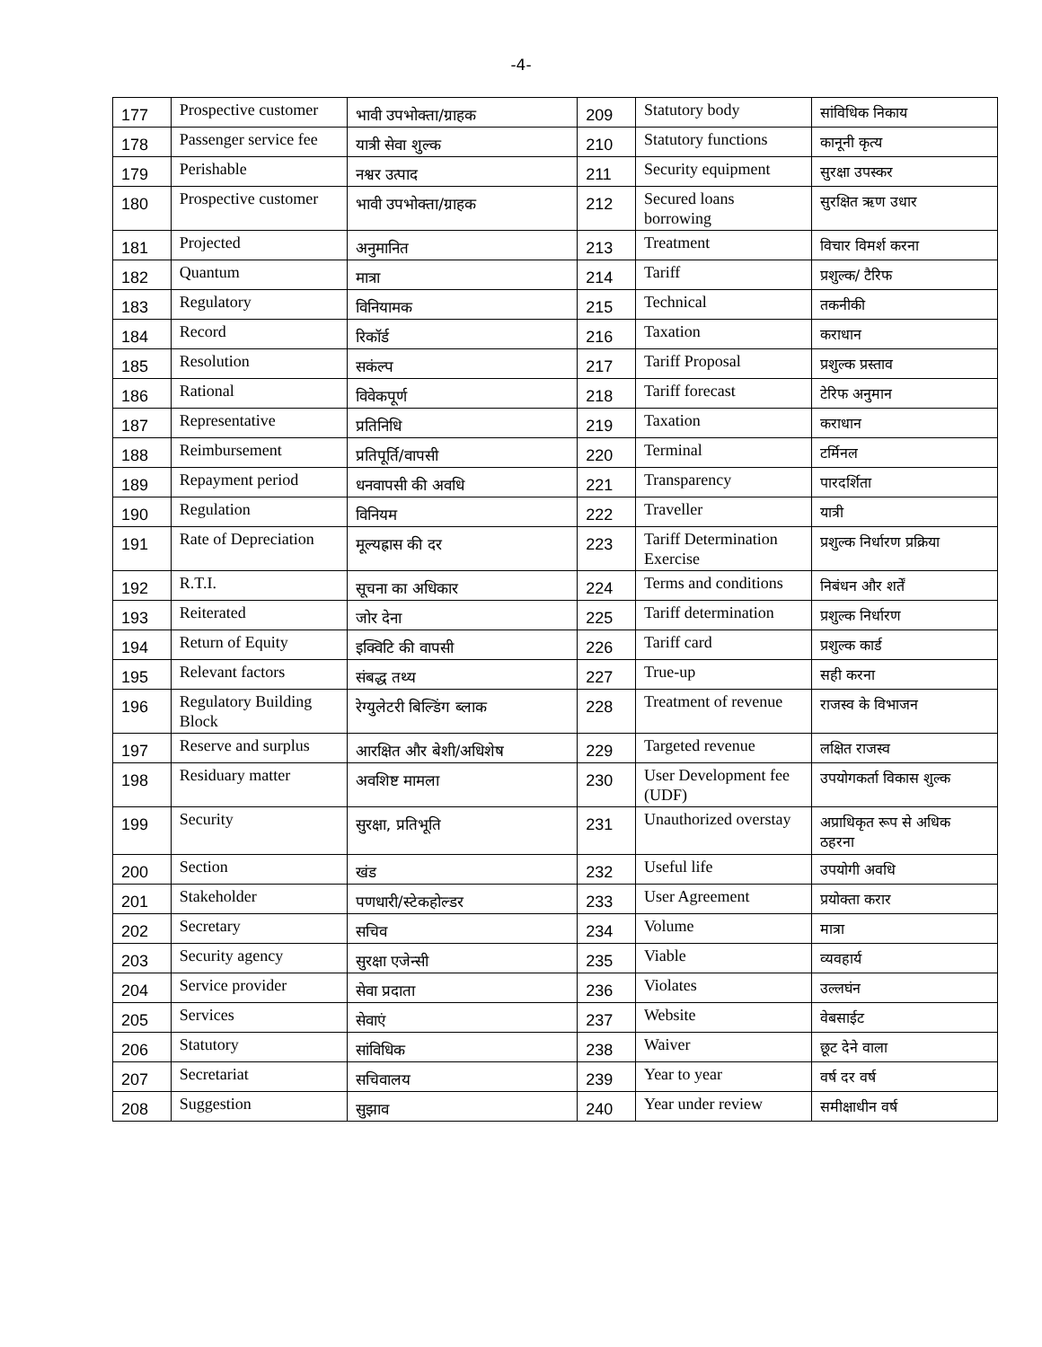-4-
| 177 | Prospective customer | भावी उपभोक्ता/ग्राहक | 209 | Statutory body | सांविधिक निकाय |
| 178 | Passenger service fee | यात्री सेवा शुल्क | 210 | Statutory functions | कानूनी कृत्य |
| 179 | Perishable | नश्वर उत्पाद | 211 | Security equipment | सुरक्षा उपस्कर |
| 180 | Prospective customer | भावी उपभोक्ता/ग्राहक | 212 | Secured loans borrowing | सुरक्षित ऋण उधार |
| 181 | Projected | अनुमानित | 213 | Treatment | विचार विमर्श करना |
| 182 | Quantum | मात्रा | 214 | Tariff | प्रशुल्क/ टैरिफ |
| 183 | Regulatory | विनियामक | 215 | Technical | तकनीकी |
| 184 | Record | रिकॉर्ड | 216 | Taxation | कराधान |
| 185 | Resolution | सकंल्प | 217 | Tariff Proposal | प्रशुल्क प्रस्ताव |
| 186 | Rational | विवेकपूर्ण | 218 | Tariff forecast | टेरिफ अनुमान |
| 187 | Representative | प्रतिनिधि | 219 | Taxation | कराधान |
| 188 | Reimbursement | प्रतिपूर्ति/वापसी | 220 | Terminal | टर्मिनल |
| 189 | Repayment period | धनवापसी की अवधि | 221 | Transparency | पारदर्शिता |
| 190 | Regulation | विनियम | 222 | Traveller | यात्री |
| 191 | Rate of Depreciation | मूल्यह्रास की दर | 223 | Tariff Determination Exercise | प्रशुल्क निर्धारण प्रक्रिया |
| 192 | R.T.I. | सूचना का अधिकार | 224 | Terms and conditions | निबंधन और शर्तें |
| 193 | Reiterated | जोर देना | 225 | Tariff determination | प्रशुल्क निर्धारण |
| 194 | Return of Equity | इक्विटि की वापसी | 226 | Tariff card | प्रशुल्क कार्ड |
| 195 | Relevant factors | संबद्ध तथ्य | 227 | True-up | सही करना |
| 196 | Regulatory Building Block | रेग्युलेटरी बिल्डिंग ब्लाक | 228 | Treatment of revenue | राजस्व के विभाजन |
| 197 | Reserve and surplus | आरक्षित और बेशी/अधिशेष | 229 | Targeted revenue | लक्षित राजस्व |
| 198 | Residuary matter | अवशिष्ट मामला | 230 | User Development fee (UDF) | उपयोगकर्ता विकास शुल्क |
| 199 | Security | सुरक्षा, प्रतिभूति | 231 | Unauthorized overstay | अप्राधिकृत रूप से अधिक ठहरना |
| 200 | Section | खंड | 232 | Useful life | उपयोगी अवधि |
| 201 | Stakeholder | पणधारी/स्टेकहोल्डर | 233 | User Agreement | प्रयोक्ता करार |
| 202 | Secretary | सचिव | 234 | Volume | मात्रा |
| 203 | Security agency | सुरक्षा एजेन्सी | 235 | Viable | व्यवहार्य |
| 204 | Service provider | सेवा प्रदाता | 236 | Violates | उल्लघंन |
| 205 | Services | सेवाएं | 237 | Website | वेबसाईट |
| 206 | Statutory | सांविधिक | 238 | Waiver | छूट देने वाला |
| 207 | Secretariat | सचिवालय | 239 | Year to year | वर्ष दर वर्ष |
| 208 | Suggestion | सुझाव | 240 | Year under review | समीक्षाधीन वर्ष |